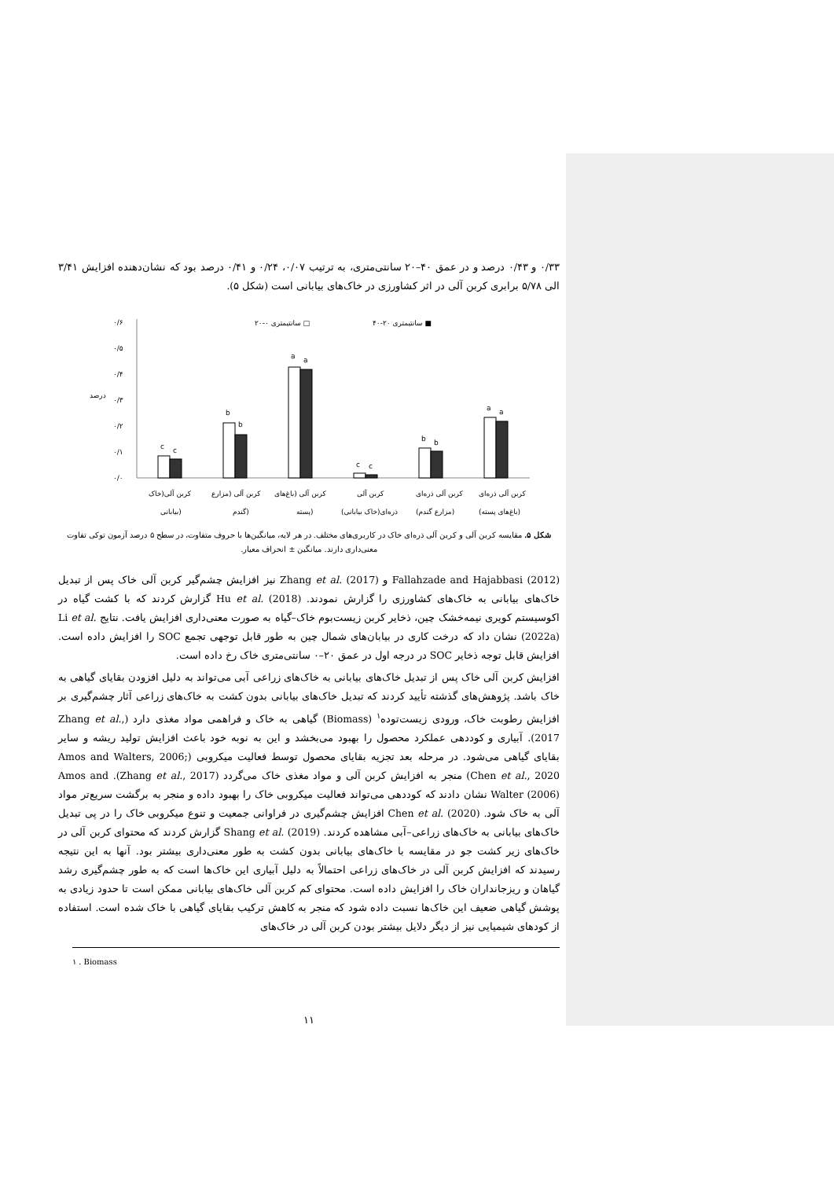۰/۳۳ و ۰/۴۳ درصد و در عمق ۴۰–۲۰ سانتی‌متری، به ترتیب ۰/۰۷، ۰/۲۴ و ۰/۴۱ درصد بود که نشان‌دهنده افزایش ۳/۴۱ الی ۵/۷۸ برابری کربن آلی در اثر کشاورزی در خاک‌های بیابانی است (شکل ۵).
۰/۰
۰/۱
۰/۲
۰/۳
۰/۴
۰/۵
۰/۶
درصد
۲۰-۰ سانتیمتری □
۴۰-۲۰ سانتیمتری ■
c
c
b
b
a
a
c
c
b
b
a
a
کربن آلی(خاک
بیابانی)
کربن آلی (مزارع
گندم)
کربن آلی (باغ‌های
پسته)
کربن آلی
ذره‌ای(خاک بیابانی)
کربن آلی ذره‌ای
(مزارع گندم)
کربن آلی ذره‌ای
(باغ‌های پسته)
شکل ۵. مقایسه کربن آلی و کربن آلی ذره‌ای خاک در کاربری‌های مختلف. در هر لایه، میانگین‌ها با حروف متفاوت، در سطح ۵ درصد آزمون توکی تفاوت معنی‌داری دارند. میانگین ± انحراف معیار.
Fallahzade and Hajabbasi (2012) و Zhang et al. (2017) نیز افزایش چشم‌گیر کربن آلی خاک پس از تبدیل خاک‌های بیابانی به خاک‌های کشاورزی را گزارش نمودند. Hu et al. (2018) گزارش کردند که با کشت گیاه در اکوسیستم کویری نیمه‌خشک چین، ذخایر کربن زیست‌بوم خاک–گیاه به صورت معنی‌داری افزایش یافت. نتایج Li et al. (2022a) نشان داد که درخت کاری در بیابان‌های شمال چین به طور قابل توجهی تجمع SOC را افزایش داده است. افزایش قابل توجه ذخایر SOC در درجه اول در عمق ۲۰–۰ سانتی‌متری خاک رخ داده است.
افزایش کربن آلی خاک پس از تبدیل خاک‌های بیابانی به خاک‌های زراعی آبی می‌تواند به دلیل افزودن بقایای گیاهی به خاک باشد. پژوهش‌های گذشته تأیید کردند که تبدیل خاک‌های بیابانی بدون کشت به خاک‌های زراعی آثار چشم‌گیری بر افزایش رطوبت خاک، ورودی زیست‌توده<sup>۱</sup> (Biomass) گیاهی به خاک و فراهمی مواد مغذی دارد (Zhang et al., 2017). آبیاری و کوددهی عملکرد محصول را بهبود می‌بخشد و این به نوبه خود باعث افزایش تولید ریشه و سایر بقایای گیاهی می‌شود. در مرحله بعد تجزیه بقایای محصول توسط فعالیت میکروبی (Amos and Walters, 2006; Chen et al., 2020) منجر به افزایش کربن آلی و مواد مغذی خاک می‌گردد (Zhang et al., 2017). Amos and Walter (2006) نشان دادند که کوددهی می‌تواند فعالیت میکروبی خاک را بهبود داده و منجر به برگشت سریع‌تر مواد آلی به خاک شود. Chen et al. (2020) افزایش چشم‌گیری در فراوانی جمعیت و تنوع میکروبی خاک را در پی تبدیل خاک‌های بیابانی به خاک‌های زراعی–آبی مشاهده کردند. Shang et al. (2019) گزارش کردند که محتوای کربن آلی در خاک‌های زیر کشت جو در مقایسه با خاک‌های بیابانی بدون کشت به طور معنی‌داری بیشتر بود. آنها به این نتیجه رسیدند که افزایش کربن آلی در خاک‌های زراعی احتمالاً به دلیل آبیاری این خاک‌ها است که به طور چشم‌گیری رشد گیاهان و ریزجانداران خاک را افزایش داده است. محتوای کم کربن آلی خاک‌های بیابانی ممکن است تا حدود زیادی به پوشش گیاهی ضعیف این خاک‌ها نسبت داده شود که منجر به کاهش ترکیب بقایای گیاهی با خاک شده است. استفاده از کودهای شیمیایی نیز از دیگر دلایل بیشتر بودن کربن آلی در خاک‌های
۱ . Biomass
۱۱